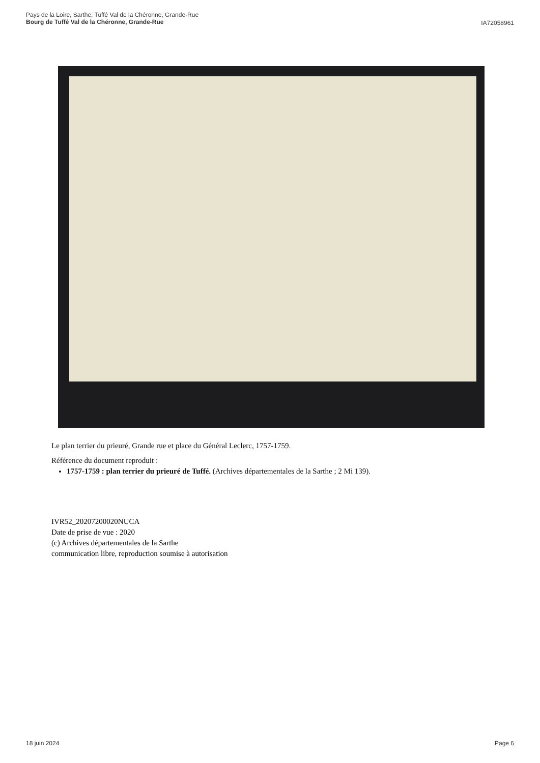Pays de la Loire, Sarthe, Tuffé Val de la Chéronne, Grande-Rue
Bourg de Tuffé Val de la Chéronne, Grande-Rue
IA72058961
Le plan terrier du prieuré, Grande rue et place du Général Leclerc, 1757-1759.
Référence du document reproduit :
1757-1759 : plan terrier du prieuré de Tuffé. (Archives départementales de la Sarthe ; 2 Mi 139).
IVR52_20207200020NUCA
Date de prise de vue : 2020
(c) Archives départementales de la Sarthe
communication libre, reproduction soumise à autorisation
18 juin 2024 Page 6